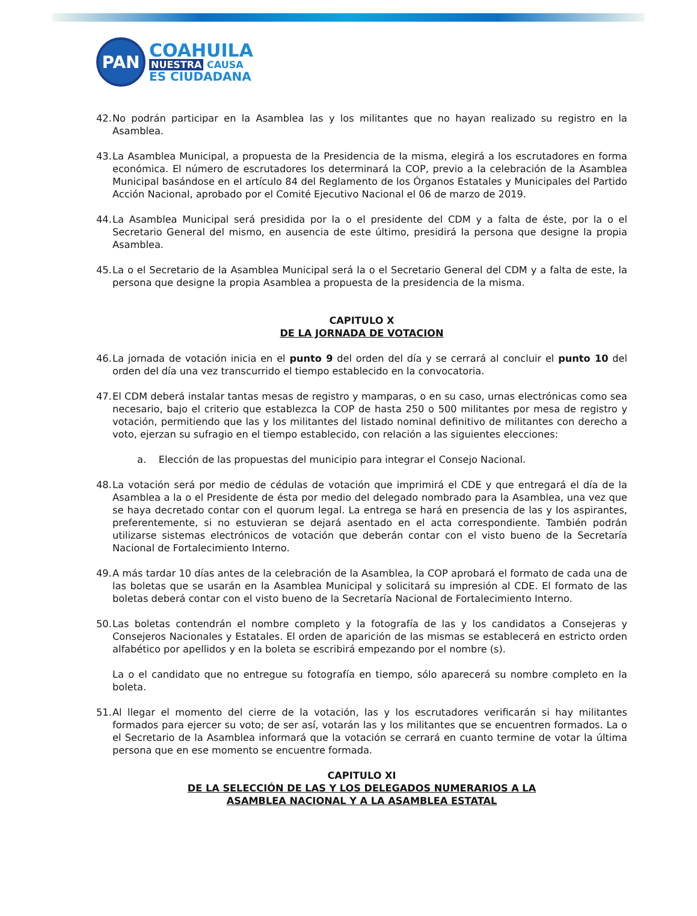PAN
COAHUILA
NUESTRA CAUSA
ES CIUDADANA
42. No podrán participar en la Asamblea las y los militantes que no hayan realizado su registro en la Asamblea.
43. La Asamblea Municipal, a propuesta de la Presidencia de la misma, elegirá a los escrutadores en forma económica. El número de escrutadores los determinará la COP, previo a la celebración de la Asamblea Municipal basándose en el artículo 84 del Reglamento de los Órganos Estatales y Municipales del Partido Acción Nacional, aprobado por el Comité Ejecutivo Nacional el 06 de marzo de 2019.
44. La Asamblea Municipal será presidida por la o el presidente del CDM y a falta de éste, por la o el Secretario General del mismo, en ausencia de este último, presidirá la persona que designe la propia Asamblea.
45. La o el Secretario de la Asamblea Municipal será la o el Secretario General del CDM y a falta de este, la persona que designe la propia Asamblea a propuesta de la presidencia de la misma.
CAPITULO X
DE LA JORNADA DE VOTACION
46. La jornada de votación inicia en el punto 9 del orden del día y se cerrará al concluir el punto 10 del orden del día una vez transcurrido el tiempo establecido en la convocatoria.
47. El CDM deberá instalar tantas mesas de registro y mamparas, o en su caso, urnas electrónicas como sea necesario, bajo el criterio que establezca la COP de hasta 250 o 500 militantes por mesa de registro y votación, permitiendo que las y los militantes del listado nominal definitivo de militantes con derecho a voto, ejerzan su sufragio en el tiempo establecido, con relación a las siguientes elecciones:
a. Elección de las propuestas del municipio para integrar el Consejo Nacional.
48. La votación será por medio de cédulas de votación que imprimirá el CDE y que entregará el día de la Asamblea a la o el Presidente de ésta por medio del delegado nombrado para la Asamblea, una vez que se haya decretado contar con el quorum legal. La entrega se hará en presencia de las y los aspirantes, preferentemente, si no estuvieran se dejará asentado en el acta correspondiente. También podrán utilizarse sistemas electrónicos de votación que deberán contar con el visto bueno de la Secretaría Nacional de Fortalecimiento Interno.
49. A más tardar 10 días antes de la celebración de la Asamblea, la COP aprobará el formato de cada una de las boletas que se usarán en la Asamblea Municipal y solicitará su impresión al CDE. El formato de las boletas deberá contar con el visto bueno de la Secretaría Nacional de Fortalecimiento Interno.
50. Las boletas contendrán el nombre completo y la fotografía de las y los candidatos a Consejeras y Consejeros Nacionales y Estatales. El orden de aparición de las mismas se establecerá en estricto orden alfabético por apellidos y en la boleta se escribirá empezando por el nombre (s).
La o el candidato que no entregue su fotografía en tiempo, sólo aparecerá su nombre completo en la boleta.
51. Al llegar el momento del cierre de la votación, las y los escrutadores verificarán si hay militantes formados para ejercer su voto; de ser así, votarán las y los militantes que se encuentren formados. La o el Secretario de la Asamblea informará que la votación se cerrará en cuanto termine de votar la última persona que en ese momento se encuentre formada.
CAPITULO XI
DE LA SELECCIÓN DE LAS Y LOS DELEGADOS NUMERARIOS A LA
ASAMBLEA NACIONAL Y A LA ASAMBLEA ESTATAL